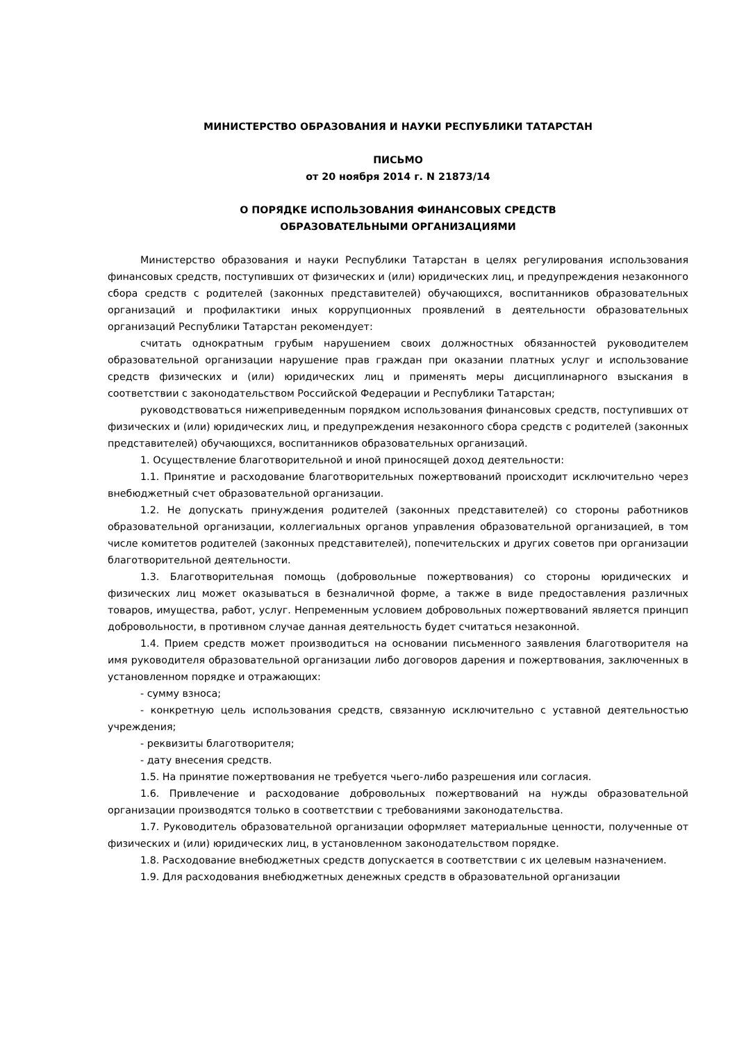МИНИСТЕРСТВО ОБРАЗОВАНИЯ И НАУКИ РЕСПУБЛИКИ ТАТАРСТАН
ПИСЬМО
от 20 ноября 2014 г. N 21873/14
О ПОРЯДКЕ ИСПОЛЬЗОВАНИЯ ФИНАНСОВЫХ СРЕДСТВ
ОБРАЗОВАТЕЛЬНЫМИ ОРГАНИЗАЦИЯМИ
Министерство образования и науки Республики Татарстан в целях регулирования использования финансовых средств, поступивших от физических и (или) юридических лиц, и предупреждения незаконного сбора средств с родителей (законных представителей) обучающихся, воспитанников образовательных организаций и профилактики иных коррупционных проявлений в деятельности образовательных организаций Республики Татарстан рекомендует:
считать однократным грубым нарушением своих должностных обязанностей руководителем образовательной организации нарушение прав граждан при оказании платных услуг и использование средств физических и (или) юридических лиц и применять меры дисциплинарного взыскания в соответствии с законодательством Российской Федерации и Республики Татарстан;
руководствоваться нижеприведенным порядком использования финансовых средств, поступивших от физических и (или) юридических лиц, и предупреждения незаконного сбора средств с родителей (законных представителей) обучающихся, воспитанников образовательных организаций.
1. Осуществление благотворительной и иной приносящей доход деятельности:
1.1. Принятие и расходование благотворительных пожертвований происходит исключительно через внебюджетный счет образовательной организации.
1.2. Не допускать принуждения родителей (законных представителей) со стороны работников образовательной организации, коллегиальных органов управления образовательной организацией, в том числе комитетов родителей (законных представителей), попечительских и других советов при организации благотворительной деятельности.
1.3. Благотворительная помощь (добровольные пожертвования) со стороны юридических и физических лиц может оказываться в безналичной форме, а также в виде предоставления различных товаров, имущества, работ, услуг. Непременным условием добровольных пожертвований является принцип добровольности, в противном случае данная деятельность будет считаться незаконной.
1.4. Прием средств может производиться на основании письменного заявления благотворителя на имя руководителя образовательной организации либо договоров дарения и пожертвования, заключенных в установленном порядке и отражающих:
- сумму взноса;
- конкретную цель использования средств, связанную исключительно с уставной деятельностью учреждения;
- реквизиты благотворителя;
- дату внесения средств.
1.5. На принятие пожертвования не требуется чьего-либо разрешения или согласия.
1.6. Привлечение и расходование добровольных пожертвований на нужды образовательной организации производятся только в соответствии с требованиями законодательства.
1.7. Руководитель образовательной организации оформляет материальные ценности, полученные от физических и (или) юридических лиц, в установленном законодательством порядке.
1.8. Расходование внебюджетных средств допускается в соответствии с их целевым назначением.
1.9. Для расходования внебюджетных денежных средств в образовательной организации